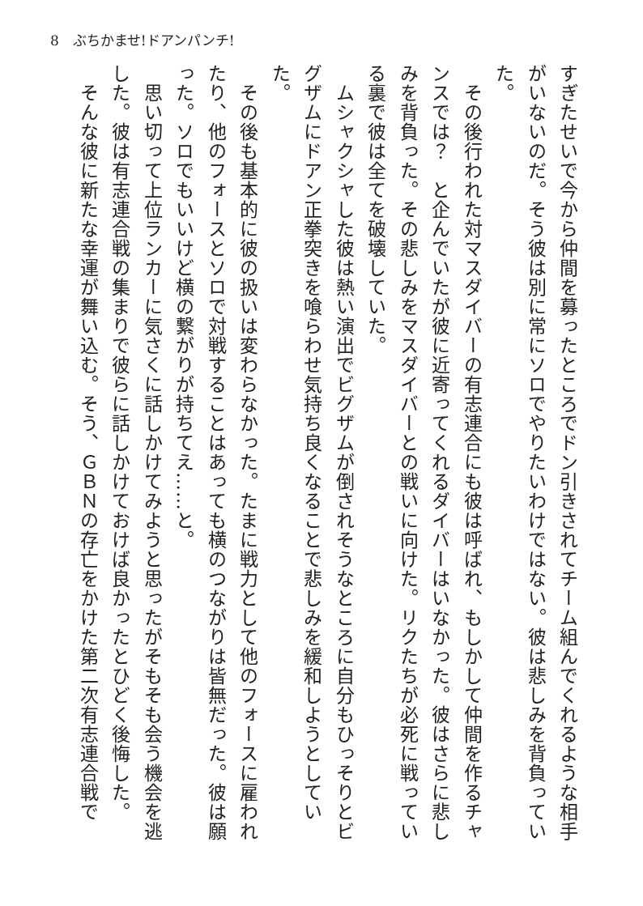8　ぶちかませ!ドアンパンチ!
すぎたせいで今から仲間を募ったところでドン引きされてチーム組んでくれるような相手がいないのだ。そう彼は別に常にソロでやりたいわけではない。彼は悲しみを背負っていた。
　その後行われた対マスダイバーの有志連合にも彼は呼ばれ、もしかして仲間を作るチャンスでは？　と企んでいたが彼に近寄ってくれるダイバーはいなかった。彼はさらに悲しみを背負った。その悲しみをマスダイバーとの戦いに向けた。リクたちが必死に戦っている裏で彼は全てを破壊していた。
　ムシャクシャした彼は熱い演出でビグザムが倒されそうなところに自分もひっそりとビグザムにドアン正拳突きを喰らわせ気持ち良くなることで悲しみを緩和しようとしていた。
　その後も基本的に彼の扱いは変わらなかった。たまに戦力として他のフォースに雇われたり、他のフォースとソロで対戦することはあっても横のつながりは皆無だった。彼は願った。ソロでもいいけど横の繋がりが持ちてえ……と。
　思い切って上位ランカーに気さくに話しかけてみようと思ったがそもそも会う機会を逃した。彼は有志連合戦の集まりで彼らに話しかけておけば良かったとひどく後悔した。
　そんな彼に新たな幸運が舞い込む。そう、ＧＢＮの存亡をかけた第二次有志連合戦で